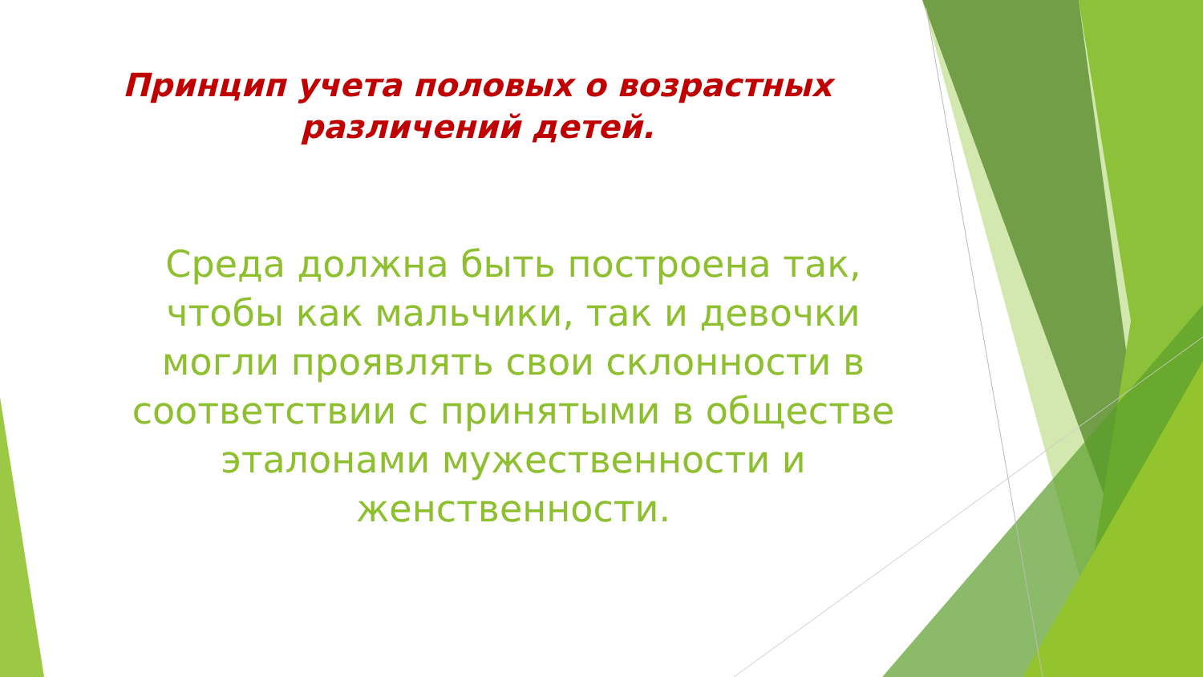Принцип учета половых о возрастных
различений детей.
Среда должна быть построена так, чтобы как мальчики, так и девочки могли проявлять свои склонности в соответствии с принятыми в обществе эталонами мужественности и женственности.